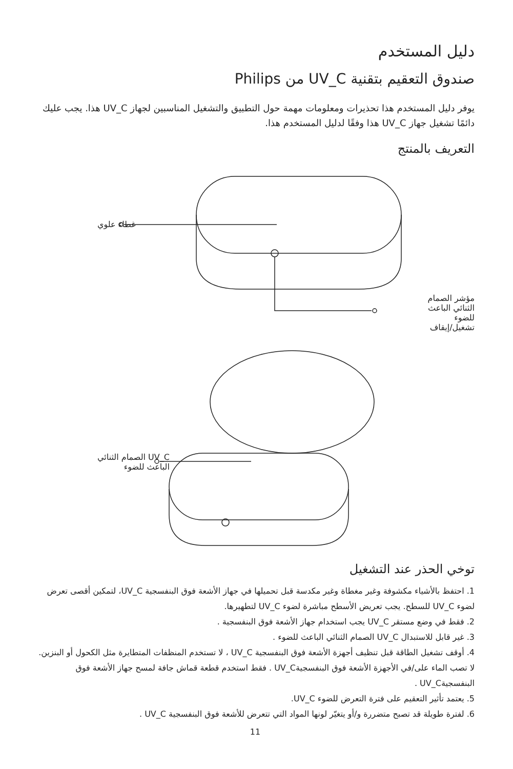دليل المستخدم
صندوق التعقيم بتقنية UV_C من Philips
يوفر دليل المستخدم هذا تحذيرات ومعلومات مهمة حول التطبيق والتشغيل المناسبين لجهاز UV_C هذا. يجب عليك دائمًا تشغيل جهاز UV_C هذا وفقًا لدليل المستخدم هذا.
التعريف بالمنتج
غطاء علوي
مؤشر الصمام
الثنائي الباعث للضوء
تشغيل/إيقاف
UV_C الصمام الثنائي
الباعث للضوء
توخي الحذر عند التشغيل
1. احتفظ بالأشياء مكشوفة وغير مغطاة وغير مكدسة قبل تحميلها في جهاز الأشعة فوق البنفسجية UV_C، لتمكين أقصى تعرض لضوء UV_C للسطح. يجب تعريض الأسطح مباشرة لضوء UV_C لتطهيرها.
2. فقط في وضع مستقر UV_C يجب استخدام جهاز الأشعة فوق البنفسجية .
3. غير قابل للاستبدال UV_C الصمام الثنائي الباعث للضوء .
4. أوقف تشغيل الطاقة قبل تنظيف أجهزة الأشعة فوق البنفسجية UV_C ، لا تستخدم المنظفات المتطايرة مثل الكحول أو البنزين. لا تصب الماء على/في الأجهزة الأشعة فوق البنفسجيةUV_C . فقط استخدم قطعة قماش جافة لمسح جهاز الأشعة فوق البنفسجيةUV_C .
5. يعتمد تأثير التعقيم على فترة التعرض للضوء UV_C.
6. لفترة طويلة قد تصبح متضررة و/أو يتغيّر لونها المواد التي تتعرض للأشعة فوق البنفسجية UV_C .
11